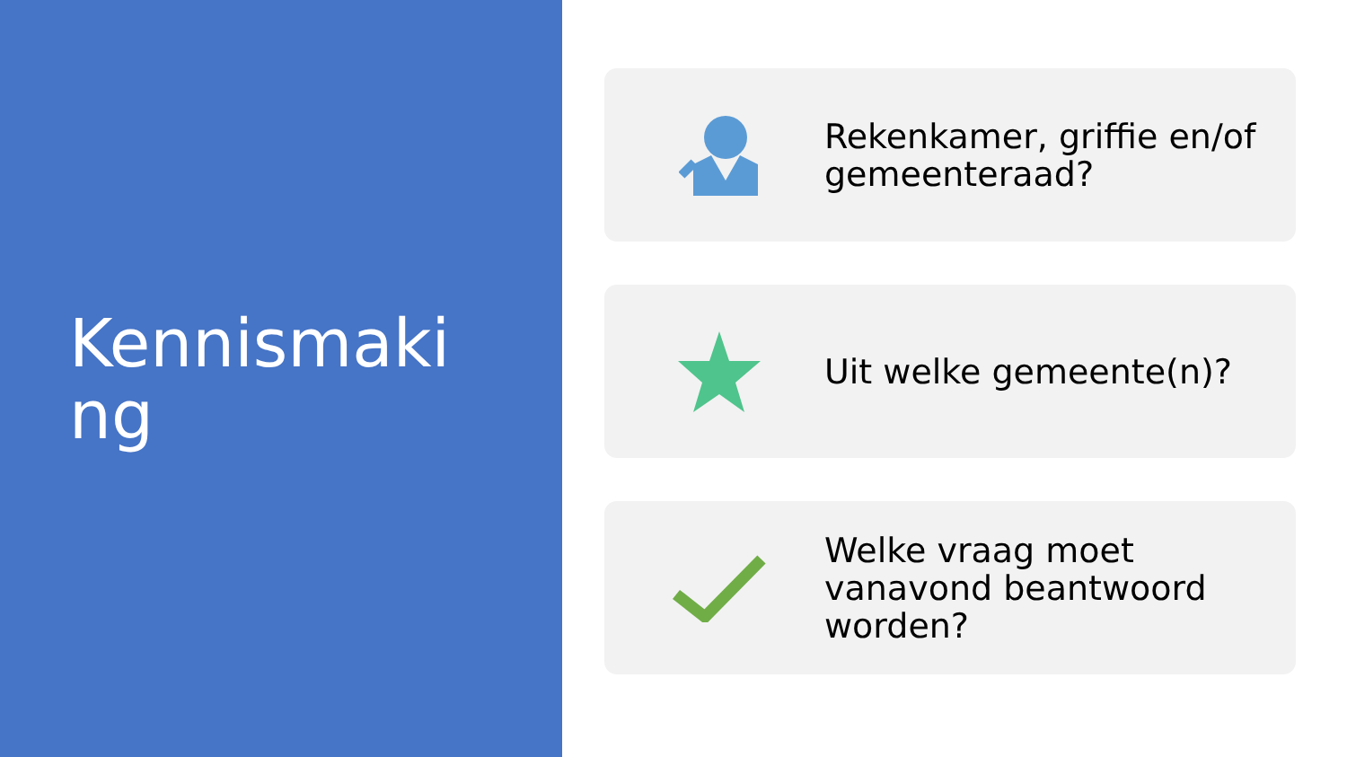Kennismaking
Rekenkamer, griffie en/of gemeenteraad?
Uit welke gemeente(n)?
Welke vraag moet vanavond beantwoord worden?